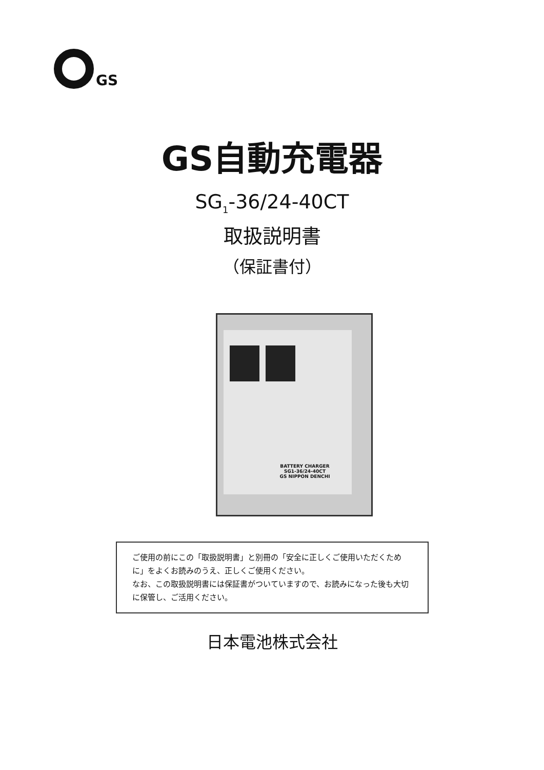GS
GS自動充電器
SG<sub>1</sub>-36/24-40CT
取扱説明書
（保証書付）
BATTERY CHARGER
SG1-36/24-40CT
GS NIPPON DENCHI
ご使用の前にこの「取扱説明書」と別冊の「安全に正しくご使用いただくために」をよくお読みのうえ、正しくご使用ください。
なお、この取扱説明書には保証書がついていますので、お読みになった後も大切に保管し、ご活用ください。
日本電池株式会社